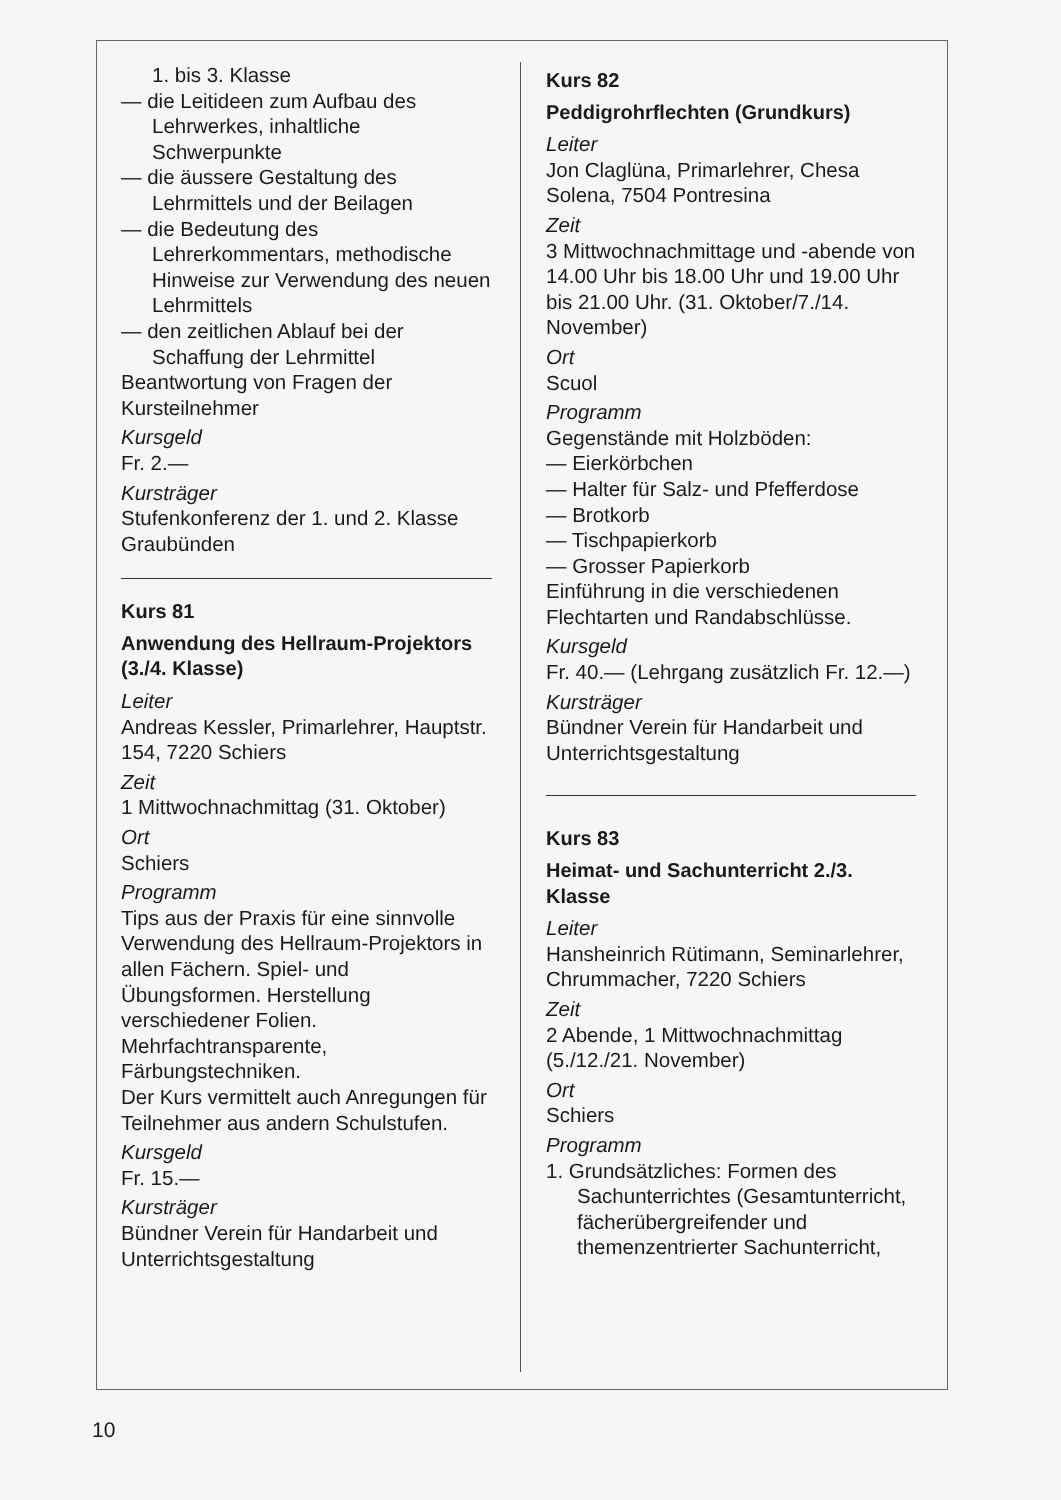1. bis 3. Klasse
— die Leitideen zum Aufbau des Lehrwerkes, inhaltliche Schwerpunkte
— die äussere Gestaltung des Lehrmittels und der Beilagen
— die Bedeutung des Lehrerkommentars, methodische Hinweise zur Verwendung des neuen Lehrmittels
— den zeitlichen Ablauf bei der Schaffung der Lehrmittel
Beantwortung von Fragen der Kursteilnehmer
Kursgeld
Fr. 2.—
Kursträger
Stufenkonferenz der 1. und 2. Klasse Graubünden
Kurs 81
Anwendung des Hellraum-Projektors (3./4. Klasse)
Leiter
Andreas Kessler, Primarlehrer, Hauptstr. 154, 7220 Schiers
Zeit
1 Mittwochnachmittag (31. Oktober)
Ort
Schiers
Programm
Tips aus der Praxis für eine sinnvolle Verwendung des Hellraum-Projektors in allen Fächern. Spiel- und Übungsformen. Herstellung verschiedener Folien. Mehrfachtransparente, Färbungstechniken.
Der Kurs vermittelt auch Anregungen für Teilnehmer aus andern Schulstufen.
Kursgeld
Fr. 15.—
Kursträger
Bündner Verein für Handarbeit und Unterrichtsgestaltung
Kurs 82
Peddigrohrflechten (Grundkurs)
Leiter
Jon Claglüna, Primarlehrer, Chesa Solena, 7504 Pontresina
Zeit
3 Mittwochnachmittage und -abende von 14.00 Uhr bis 18.00 Uhr und 19.00 Uhr bis 21.00 Uhr. (31. Oktober/7./14. November)
Ort
Scuol
Programm
Gegenstände mit Holzböden:
— Eierkörbchen
— Halter für Salz- und Pfefferdose
— Brotkorb
— Tischpapierkorb
— Grosser Papierkorb
Einführung in die verschiedenen Flechtarten und Randabschlüsse.
Kursgeld
Fr. 40.— (Lehrgang zusätzlich Fr. 12.—)
Kursträger
Bündner Verein für Handarbeit und Unterrichtsgestaltung
Kurs 83
Heimat- und Sachunterricht 2./3. Klasse
Leiter
Hansheinrich Rütimann, Seminarlehrer, Chrummacher, 7220 Schiers
Zeit
2 Abende, 1 Mittwochnachmittag (5./12./21. November)
Ort
Schiers
Programm
1. Grundsätzliches: Formen des Sachunterrichtes (Gesamtunterricht, fächerübergreifender und themenzentrierter Sachunterricht,
10